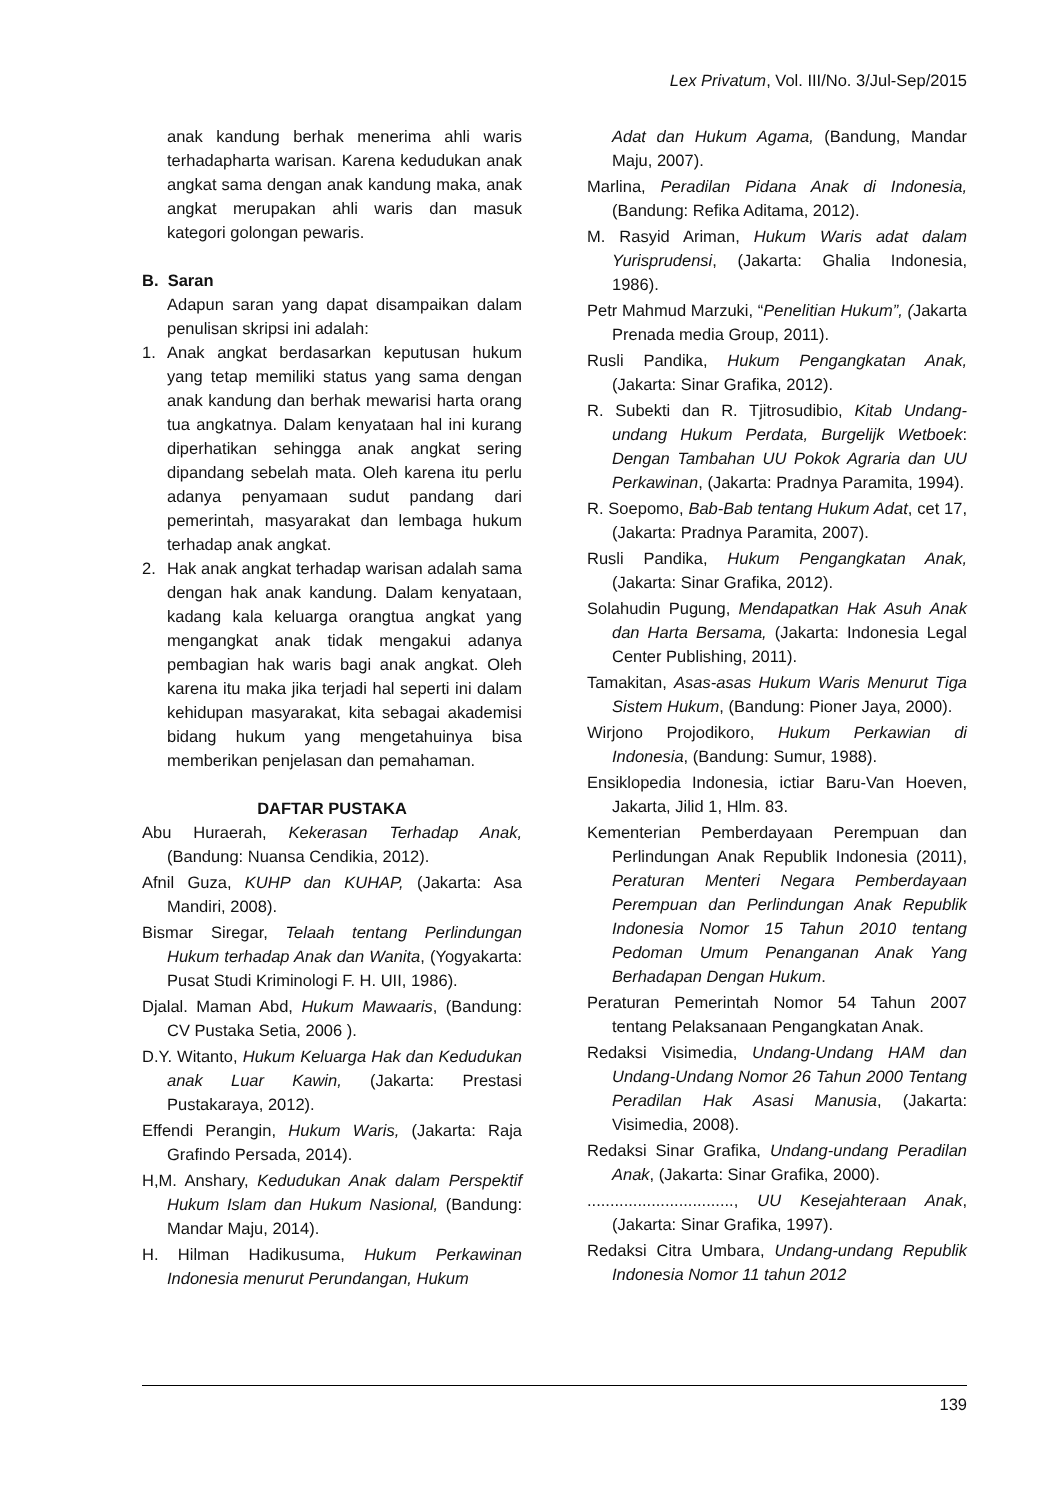Lex Privatum, Vol. III/No. 3/Jul-Sep/2015
anak kandung berhak menerima ahli waris terhadapharta warisan. Karena kedudukan anak angkat sama dengan anak kandung maka, anak angkat merupakan ahli waris dan masuk kategori golongan pewaris.
B. Saran
Adapun saran yang dapat disampaikan dalam penulisan skripsi ini adalah:
1. Anak angkat berdasarkan keputusan hukum yang tetap memiliki status yang sama dengan anak kandung dan berhak mewarisi harta orang tua angkatnya. Dalam kenyataan hal ini kurang diperhatikan sehingga anak angkat sering dipandang sebelah mata. Oleh karena itu perlu adanya penyamaan sudut pandang dari pemerintah, masyarakat dan lembaga hukum terhadap anak angkat.
2. Hak anak angkat terhadap warisan adalah sama dengan hak anak kandung. Dalam kenyataan, kadang kala keluarga orangtua angkat yang mengangkat anak tidak mengakui adanya pembagian hak waris bagi anak angkat. Oleh karena itu maka jika terjadi hal seperti ini dalam kehidupan masyarakat, kita sebagai akademisi bidang hukum yang mengetahuinya bisa memberikan penjelasan dan pemahaman.
DAFTAR PUSTAKA
Abu Huraerah, Kekerasan Terhadap Anak, (Bandung: Nuansa Cendikia, 2012).
Afnil Guza, KUHP dan KUHAP, (Jakarta: Asa Mandiri, 2008).
Bismar Siregar, Telaah tentang Perlindungan Hukum terhadap Anak dan Wanita, (Yogyakarta: Pusat Studi Kriminologi F. H. UII, 1986).
Djalal. Maman Abd, Hukum Mawaaris, (Bandung: CV Pustaka Setia, 2006 ).
D.Y. Witanto, Hukum Keluarga Hak dan Kedudukan anak Luar Kawin, (Jakarta: Prestasi Pustakaraya, 2012).
Effendi Perangin, Hukum Waris, (Jakarta: Raja Grafindo Persada, 2014).
H,M. Anshary, Kedudukan Anak dalam Perspektif Hukum Islam dan Hukum Nasional, (Bandung: Mandar Maju, 2014).
H. Hilman Hadikusuma, Hukum Perkawinan Indonesia menurut Perundangan, Hukum
Adat dan Hukum Agama, (Bandung, Mandar Maju, 2007).
Marlina, Peradilan Pidana Anak di Indonesia, (Bandung: Refika Aditama, 2012).
M. Rasyid Ariman, Hukum Waris adat dalam Yurisprudensi, (Jakarta: Ghalia Indonesia, 1986).
Petr Mahmud Marzuki, “Penelitian Hukum”, (Jakarta Prenada media Group, 2011).
Rusli Pandika, Hukum Pengangkatan Anak, (Jakarta: Sinar Grafika, 2012).
R. Subekti dan R. Tjitrosudibio, Kitab Undang-undang Hukum Perdata, Burgelijk Wetboek: Dengan Tambahan UU Pokok Agraria dan UU Perkawinan, (Jakarta: Pradnya Paramita, 1994).
R. Soepomo, Bab-Bab tentang Hukum Adat, cet 17,(Jakarta: Pradnya Paramita, 2007).
Rusli Pandika, Hukum Pengangkatan Anak, (Jakarta: Sinar Grafika, 2012).
Solahudin Pugung, Mendapatkan Hak Asuh Anak dan Harta Bersama, (Jakarta: Indonesia Legal Center Publishing, 2011).
Tamakitan, Asas-asas Hukum Waris Menurut Tiga Sistem Hukum, (Bandung: Pioner Jaya, 2000).
Wirjono Projodikoro, Hukum Perkawian di Indonesia, (Bandung: Sumur, 1988).
Ensiklopedia Indonesia, ictiar Baru-Van Hoeven, Jakarta, Jilid 1, Hlm. 83.
Kementerian Pemberdayaan Perempuan dan Perlindungan Anak Republik Indonesia (2011), Peraturan Menteri Negara Pemberdayaan Perempuan dan Perlindungan Anak Republik Indonesia Nomor 15 Tahun 2010 tentang Pedoman Umum Penanganan Anak Yang Berhadapan Dengan Hukum.
Peraturan Pemerintah Nomor 54 Tahun 2007 tentang Pelaksanaan Pengangkatan Anak.
Redaksi Visimedia, Undang-Undang HAM dan Undang-Undang Nomor 26 Tahun 2000 Tentang Peradilan Hak Asasi Manusia, (Jakarta: Visimedia, 2008).
Redaksi Sinar Grafika, Undang-undang Peradilan Anak, (Jakarta: Sinar Grafika, 2000).
................................, UU Kesejahteraan Anak, (Jakarta: Sinar Grafika, 1997).
Redaksi Citra Umbara, Undang-undang Republik Indonesia Nomor 11 tahun 2012
139